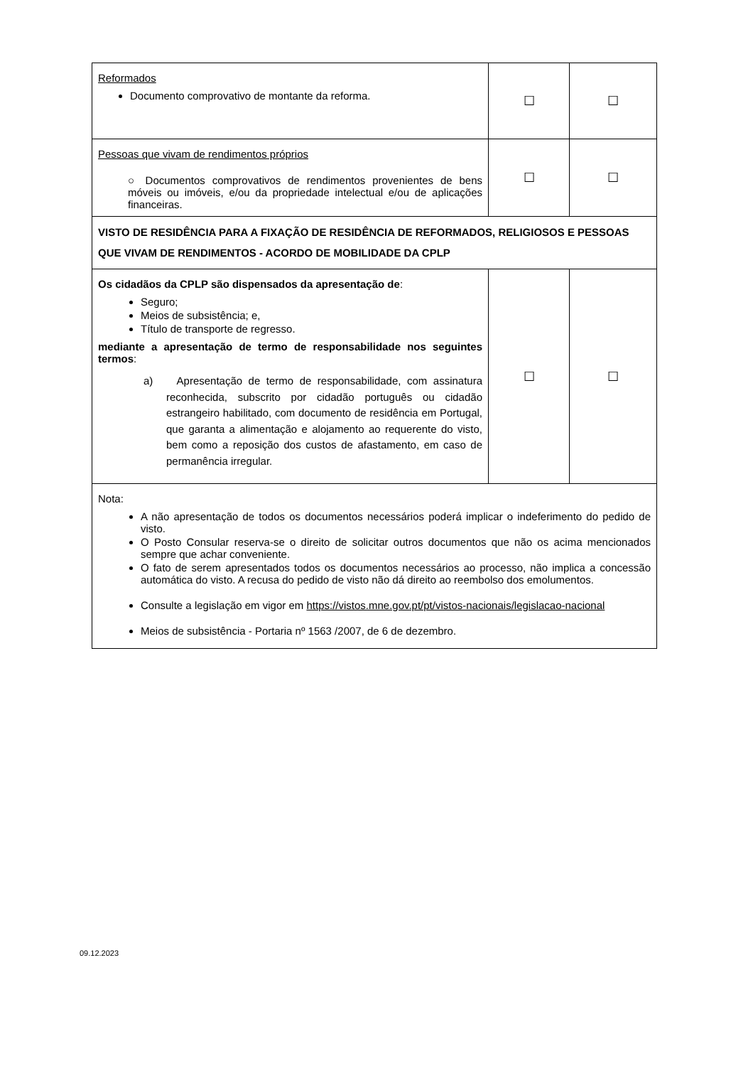| Reformados Documento comprovativo de montante da reforma. | ☐ | ☐ |
| Pessoas que vivam de rendimentos próprios ○ Documentos comprovativos de rendimentos provenientes de bens móveis ou imóveis, e/ou da propriedade intelectual e/ou de aplicações financeiras. | ☐ | ☐ |
| VISTO DE RESIDÊNCIA PARA A FIXAÇÃO DE RESIDÊNCIA DE REFORMADOS, RELIGIOSOS E PESSOAS QUE VIVAM DE RENDIMENTOS - ACORDO DE MOBILIDADE DA CPLP | | |
| Os cidadãos da CPLP são dispensados da apresentação de : Seguro; Meios de subsistência; e, Título de transporte de regresso. mediante a apresentação de termo de responsabilidade nos seguintes termos : a) Apresentação de termo de responsabilidade, com assinatura reconhecida, subscrito por cidadão português ou cidadão estrangeiro habilitado, com documento de residência em Portugal, que garanta a alimentação e alojamento ao requerente do visto, bem como a reposição dos custos de afastamento, em caso de permanência irregular. | ☐ | ☐ |
| Nota: A não apresentação de todos os documentos necessários poderá implicar o indeferimento do pedido de visto. O Posto Consular reserva-se o direito de solicitar outros documentos que não os acima mencionados sempre que achar conveniente. O fato de serem apresentados todos os documentos necessários ao processo, não implica a concessão automática do visto. A recusa do pedido de visto não dá direito ao reembolso dos emolumentos. Consulte a legislação em vigor em https://vistos.mne.gov.pt/pt/vistos-nacionais/legislacao-nacional Meios de subsistência - Portaria nº 1563 /2007, de 6 de dezembro. | | |
09.12.2023